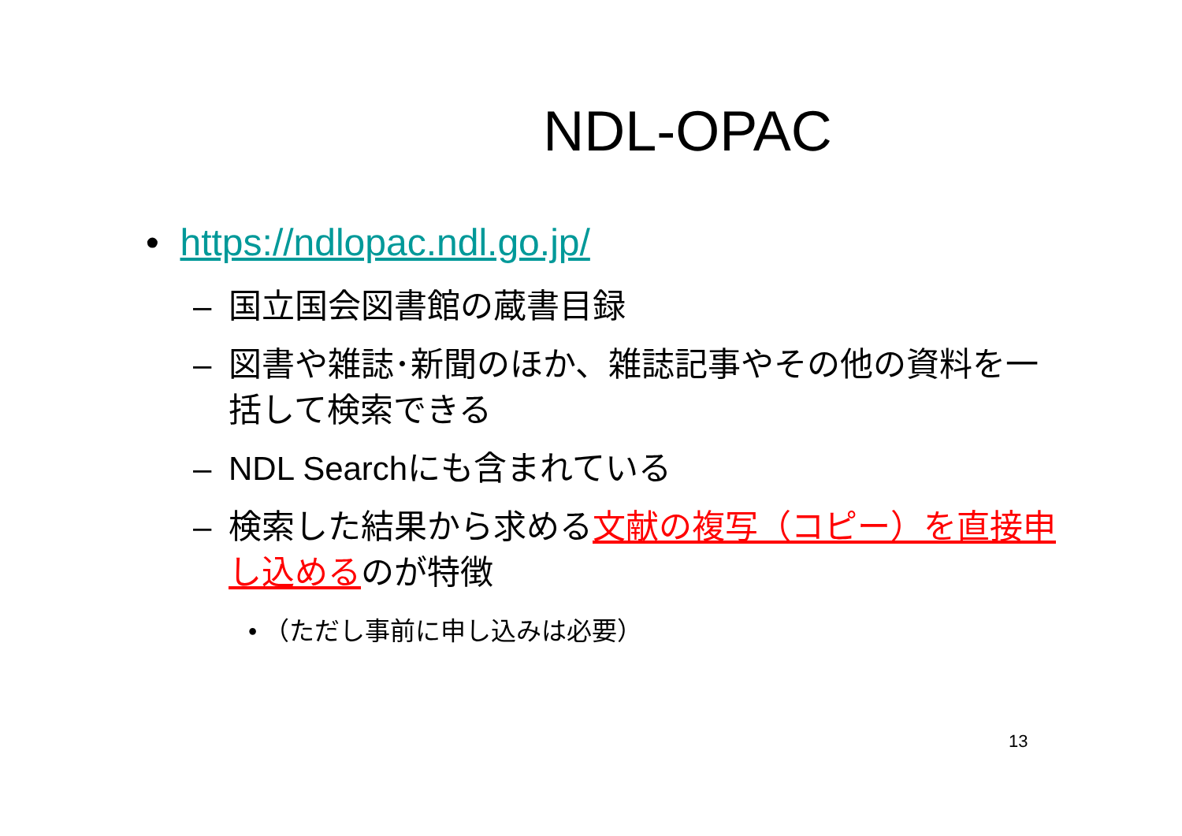NDL-OPAC
• https://ndlopac.ndl.go.jp/
– 国立国会図書館の蔵書目録
– 図書や雑誌･新聞のほか、雑誌記事やその他の資料を一括して検索できる
– NDL Searchにも含まれている
– 検索した結果から求める文献の複写（コピー）を直接申し込めるのが特徴
• （ただし事前に申し込みは必要）
13